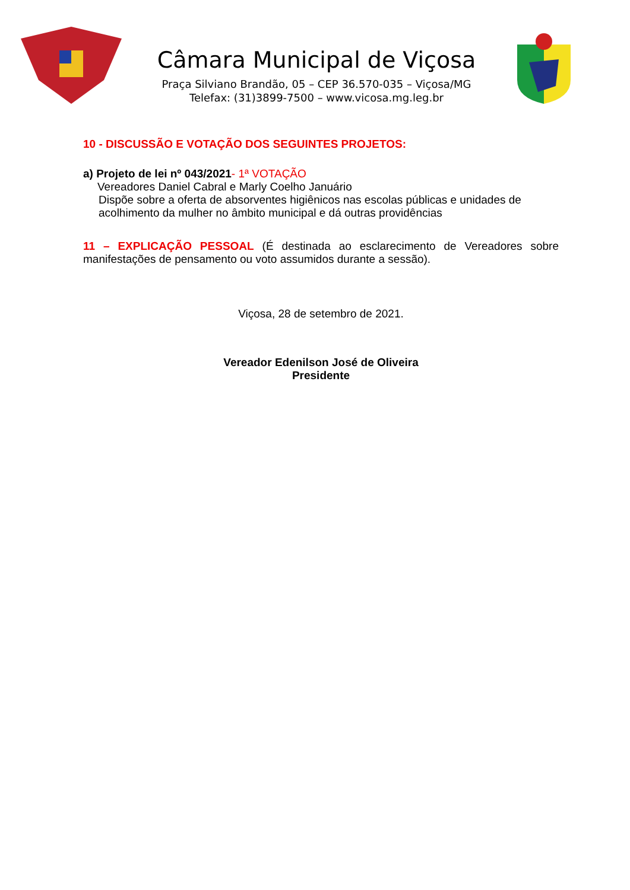Câmara Municipal de Viçosa
Praça Silviano Brandão, 05 – CEP 36.570-035 – Viçosa/MG
Telefax: (31)3899-7500 – www.vicosa.mg.leg.br
10 - DISCUSSÃO E VOTAÇÃO DOS SEGUINTES PROJETOS:
a) Projeto de lei nº 043/2021- 1ª VOTAÇÃO
Vereadores Daniel Cabral e Marly Coelho Januário
Dispõe sobre a oferta de absorventes higiênicos nas escolas públicas e unidades de acolhimento da mulher no âmbito municipal e dá outras providências
11 – EXPLICAÇÃO PESSOAL (É destinada ao esclarecimento de Vereadores sobre manifestações de pensamento ou voto assumidos durante a sessão).
Viçosa, 28 de setembro de 2021.
Vereador Edenilson José de Oliveira
Presidente